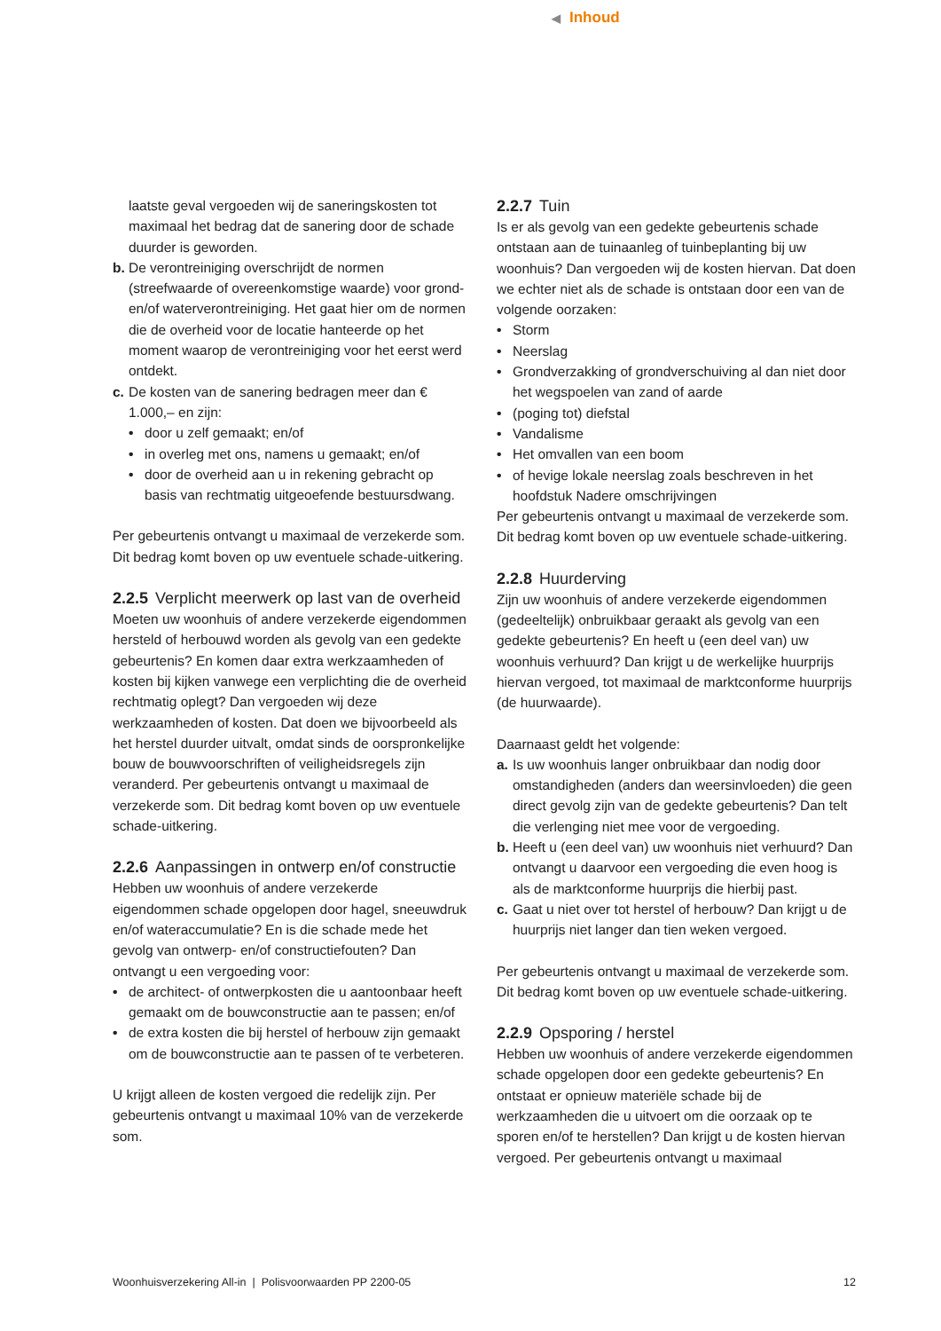◀ Inhoud
laatste geval vergoeden wij de saneringskosten tot maximaal het bedrag dat de sanering door de schade duurder is geworden.
b. De verontreiniging overschrijdt de normen (streefwaarde of overeenkomstige waarde) voor grond- en/of waterverontreiniging. Het gaat hier om de normen die de overheid voor de locatie hanteerde op het moment waarop de verontreiniging voor het eerst werd ontdekt.
c. De kosten van de sanering bedragen meer dan € 1.000,– en zijn:
• door u zelf gemaakt; en/of
• in overleg met ons, namens u gemaakt; en/of
• door de overheid aan u in rekening gebracht op basis van rechtmatig uitgeoefende bestuursdwang.
Per gebeurtenis ontvangt u maximaal de verzekerde som. Dit bedrag komt boven op uw eventuele schade-uitkering.
2.2.5 Verplicht meerwerk op last van de overheid
Moeten uw woonhuis of andere verzekerde eigendommen hersteld of herbouwd worden als gevolg van een gedekte gebeurtenis? En komen daar extra werkzaamheden of kosten bij kijken vanwege een verplichting die de overheid rechtmatig oplegt? Dan vergoeden wij deze werkzaamheden of kosten. Dat doen we bijvoorbeeld als het herstel duurder uitvalt, omdat sinds de oorspronkelijke bouw de bouwvoorschriften of veiligheidsregels zijn veranderd. Per gebeurtenis ontvangt u maximaal de verzekerde som. Dit bedrag komt boven op uw eventuele schade-uitkering.
2.2.6 Aanpassingen in ontwerp en/of constructie
Hebben uw woonhuis of andere verzekerde eigendommen schade opgelopen door hagel, sneeuwdruk en/of wateraccumulatie? En is die schade mede het gevolg van ontwerp- en/of constructiefouten? Dan ontvangt u een vergoeding voor:
• de architect- of ontwerpkosten die u aantoonbaar heeft gemaakt om de bouwconstructie aan te passen; en/of
• de extra kosten die bij herstel of herbouw zijn gemaakt om de bouwconstructie aan te passen of te verbeteren.
U krijgt alleen de kosten vergoed die redelijk zijn. Per gebeurtenis ontvangt u maximaal 10% van de verzekerde som.
2.2.7 Tuin
Is er als gevolg van een gedekte gebeurtenis schade ontstaan aan de tuinaanleg of tuinbeplanting bij uw woonhuis? Dan vergoeden wij de kosten hiervan. Dat doen we echter niet als de schade is ontstaan door een van de volgende oorzaken:
• Storm
• Neerslag
• Grondverzakking of grondverschuiving al dan niet door het wegspoelen van zand of aarde
• (poging tot) diefstal
• Vandalisme
• Het omvallen van een boom
• of hevige lokale neerslag zoals beschreven in het hoofdstuk Nadere omschrijvingen
Per gebeurtenis ontvangt u maximaal de verzekerde som. Dit bedrag komt boven op uw eventuele schade-uitkering.
2.2.8 Huurderving
Zijn uw woonhuis of andere verzekerde eigendommen (gedeeltelijk) onbruikbaar geraakt als gevolg van een gedekte gebeurtenis? En heeft u (een deel van) uw woonhuis verhuurd? Dan krijgt u de werkelijke huurprijs hiervan vergoed, tot maximaal de marktconforme huurprijs (de huurwaarde).
Daarnaast geldt het volgende:
a. Is uw woonhuis langer onbruikbaar dan nodig door omstandigheden (anders dan weersinvloeden) die geen direct gevolg zijn van de gedekte gebeurtenis? Dan telt die verlenging niet mee voor de vergoeding.
b. Heeft u (een deel van) uw woonhuis niet verhuurd? Dan ontvangt u daarvoor een vergoeding die even hoog is als de marktconforme huurprijs die hierbij past.
c. Gaat u niet over tot herstel of herbouw? Dan krijgt u de huurprijs niet langer dan tien weken vergoed.
Per gebeurtenis ontvangt u maximaal de verzekerde som. Dit bedrag komt boven op uw eventuele schade-uitkering.
2.2.9 Opsporing / herstel
Hebben uw woonhuis of andere verzekerde eigendommen schade opgelopen door een gedekte gebeurtenis? En ontstaat er opnieuw materiële schade bij de werkzaamheden die u uitvoert om die oorzaak op te sporen en/of te herstellen? Dan krijgt u de kosten hiervan vergoed. Per gebeurtenis ontvangt u maximaal
Woonhuisverzekering All-in | Polisvoorwaarden PP 2200-05 12